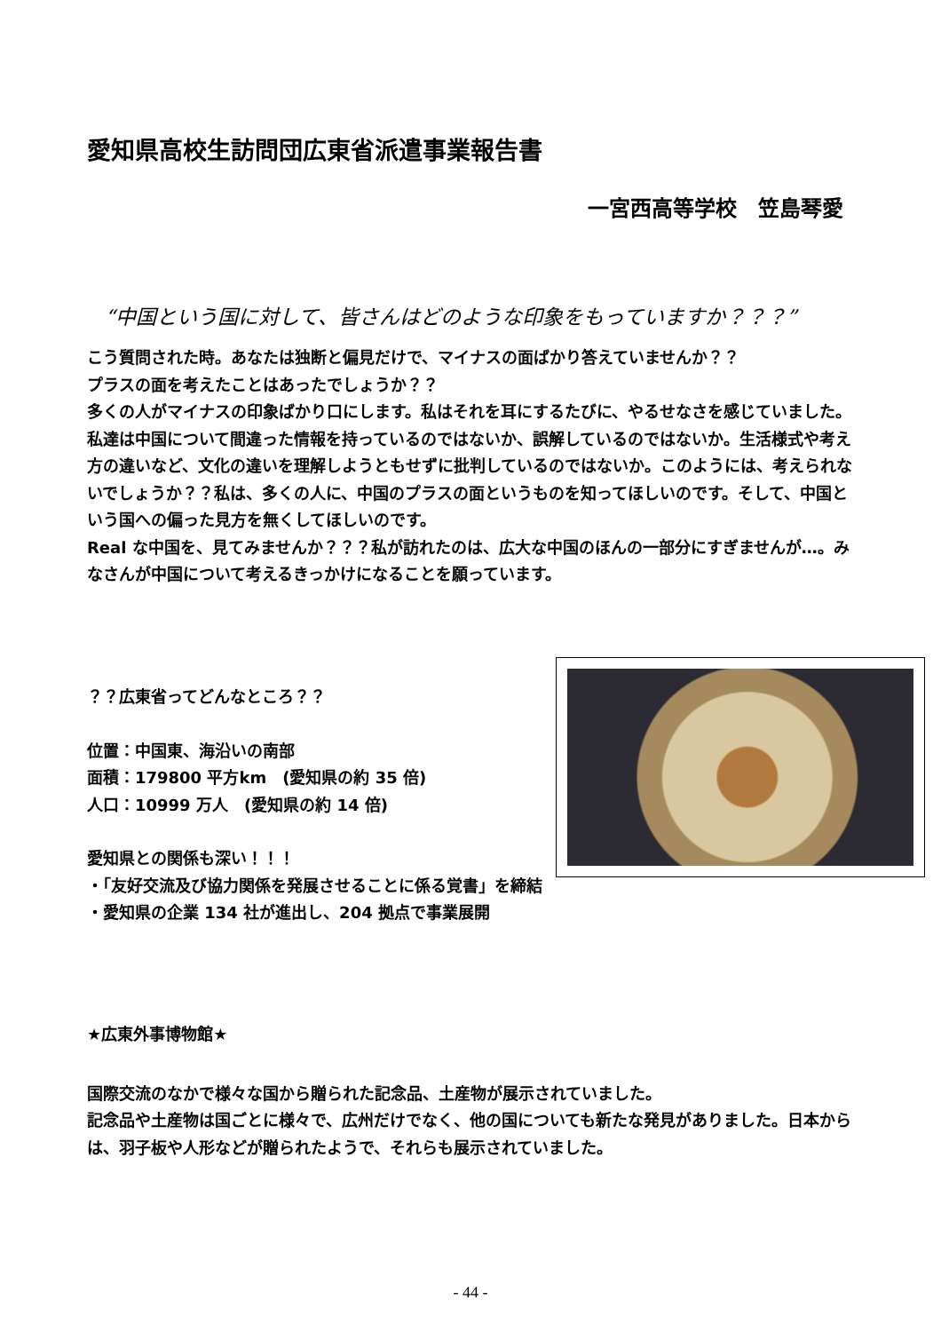愛知県高校生訪問団広東省派遣事業報告書
一宮西高等学校　笠島琴愛
“中国という国に対して、皆さんはどのような印象をもっていますか？？？”
こう質問された時。あなたは独断と偏見だけで、マイナスの面ばかり答えていませんか？？
プラスの面を考えたことはあったでしょうか？？
多くの人がマイナスの印象ばかり口にします。私はそれを耳にするたびに、やるせなさを感じていました。私達は中国について間違った情報を持っているのではないか、誤解しているのではないか。生活様式や考え方の違いなど、文化の違いを理解しようともせずに批判しているのではないか。このようには、考えられないでしょうか？？私は、多くの人に、中国のプラスの面というものを知ってほしいのです。そして、中国という国への偏った見方を無くしてほしいのです。
Real な中国を、見てみませんか？？？私が訪れたのは、広大な中国のほんの一部分にすぎませんが…。みなさんが中国について考えるきっかけになることを願っています。
？？広東省ってどんなところ？？
位置：中国東、海沿いの南部
面積：179800 平方km　(愛知県の約 35 倍)
人口：10999 万人　(愛知県の約 14 倍)
愛知県との関係も深い！！！
・「友好交流及び協力関係を発展させることに係る覚書」を締結
・愛知県の企業 134 社が進出し、204 拠点で事業展開
★広東外事博物館★
国際交流のなかで様々な国から贈られた記念品、土産物が展示されていました。
記念品や土産物は国ごとに様々で、広州だけでなく、他の国についても新たな発見がありました。日本からは、羽子板や人形などが贈られたようで、それらも展示されていました。
- 44 -